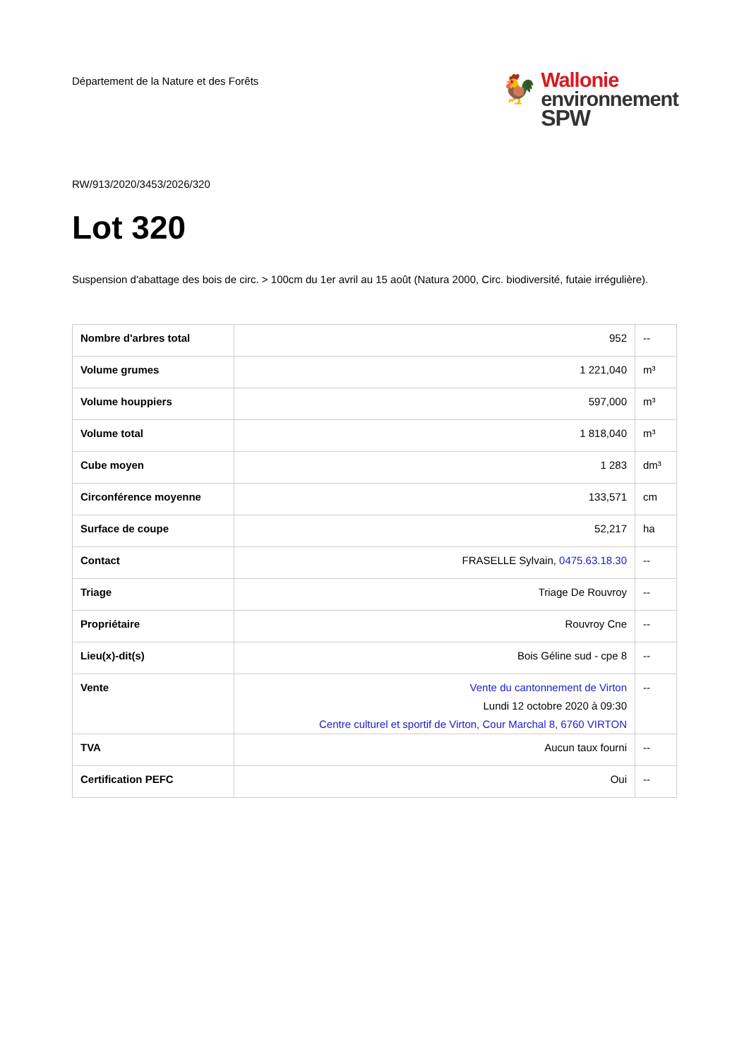Département de la Nature et des Forêts
🐓
Wallonie
environnement
SPW
RW/913/2020/3453/2026/320
Lot 320
Suspension d'abattage des bois de circ. > 100cm du 1er avril au 15 août (Natura 2000, Circ. biodiversité, futaie irrégulière).
| Nombre d'arbres total | 952 | -- |
| Volume grumes | 1 221,040 | m³ |
| Volume houppiers | 597,000 | m³ |
| Volume total | 1 818,040 | m³ |
| Cube moyen | 1 283 | dm³ |
| Circonférence moyenne | 133,571 | cm |
| Surface de coupe | 52,217 | ha |
| Contact | FRASELLE Sylvain, 0475.63.18.30 | -- |
| Triage | Triage De Rouvroy | -- |
| Propriétaire | Rouvroy Cne | -- |
| Lieu(x)-dit(s) | Bois Géline sud - cpe 8 | -- |
| Vente | Vente du cantonnement de Virton Lundi 12 octobre 2020 à 09:30 Centre culturel et sportif de Virton, Cour Marchal 8, 6760 VIRTON | -- |
| TVA | Aucun taux fourni | -- |
| Certification PEFC | Oui | -- |